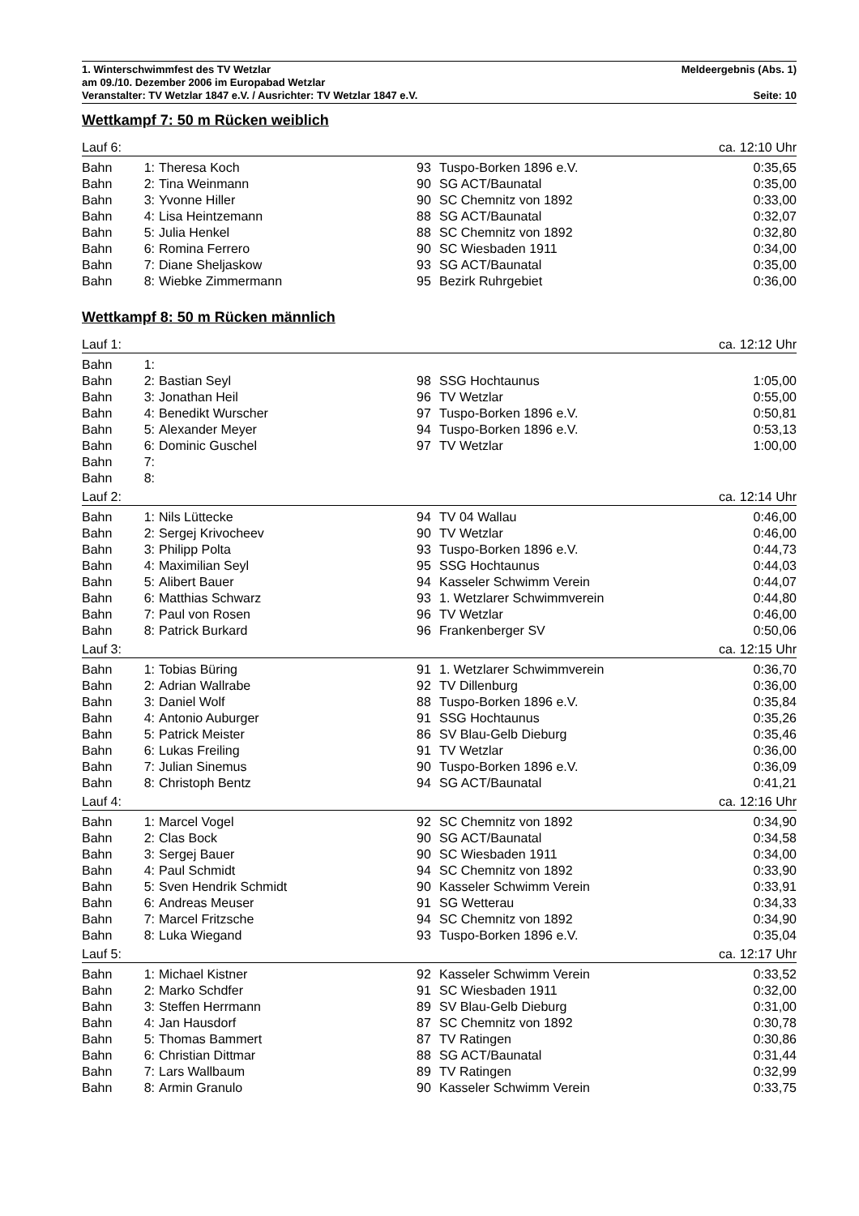1. Winterschwimmfest des TV Wetzlar Meldeergebnis (Abs. 1)
am 09./10. Dezember 2006 im Europabad Wetzlar
Veranstalter: TV Wetzlar 1847 e.V. / Ausrichter: TV Wetzlar 1847 e.V. Seite: 10
Wettkampf 7: 50 m Rücken weiblich
| Lauf 6: | | | | | ca. 12:10 Uhr |
| Bahn | 1: | Theresa Koch | 93 | Tuspo-Borken 1896 e.V. | 0:35,65 |
| Bahn | 2: | Tina Weinmann | 90 | SG ACT/Baunatal | 0:35,00 |
| Bahn | 3: | Yvonne Hiller | 90 | SC Chemnitz von 1892 | 0:33,00 |
| Bahn | 4: | Lisa Heintzemann | 88 | SG ACT/Baunatal | 0:32,07 |
| Bahn | 5: | Julia Henkel | 88 | SC Chemnitz von 1892 | 0:32,80 |
| Bahn | 6: | Romina Ferrero | 90 | SC Wiesbaden 1911 | 0:34,00 |
| Bahn | 7: | Diane Sheljaskow | 93 | SG ACT/Baunatal | 0:35,00 |
| Bahn | 8: | Wiebke Zimmermann | 95 | Bezirk Ruhrgebiet | 0:36,00 |
Wettkampf 8: 50 m Rücken männlich
| Lauf 1: | | | | | ca. 12:12 Uhr |
| Bahn | 1: | | | | |
| Bahn | 2: | Bastian Seyl | 98 | SSG Hochtaunus | 1:05,00 |
| Bahn | 3: | Jonathan Heil | 96 | TV Wetzlar | 0:55,00 |
| Bahn | 4: | Benedikt Wurscher | 97 | Tuspo-Borken 1896 e.V. | 0:50,81 |
| Bahn | 5: | Alexander Meyer | 94 | Tuspo-Borken 1896 e.V. | 0:53,13 |
| Bahn | 6: | Dominic Guschel | 97 | TV Wetzlar | 1:00,00 |
| Bahn | 7: | | | | |
| Bahn | 8: | | | | |
| Lauf 2: | | | | | ca. 12:14 Uhr |
| Bahn | 1: | Nils Lüttecke | 94 | TV 04 Wallau | 0:46,00 |
| Bahn | 2: | Sergej Krivocheev | 90 | TV Wetzlar | 0:46,00 |
| Bahn | 3: | Philipp Polta | 93 | Tuspo-Borken 1896 e.V. | 0:44,73 |
| Bahn | 4: | Maximilian Seyl | 95 | SSG Hochtaunus | 0:44,03 |
| Bahn | 5: | Alibert Bauer | 94 | Kasseler Schwimm Verein | 0:44,07 |
| Bahn | 6: | Matthias Schwarz | 93 | 1. Wetzlarer Schwimmverein | 0:44,80 |
| Bahn | 7: | Paul von Rosen | 96 | TV Wetzlar | 0:46,00 |
| Bahn | 8: | Patrick Burkard | 96 | Frankenberger SV | 0:50,06 |
| Lauf 3: | | | | | ca. 12:15 Uhr |
| Bahn | 1: | Tobias Büring | 91 | 1. Wetzlarer Schwimmverein | 0:36,70 |
| Bahn | 2: | Adrian Wallrabe | 92 | TV Dillenburg | 0:36,00 |
| Bahn | 3: | Daniel Wolf | 88 | Tuspo-Borken 1896 e.V. | 0:35,84 |
| Bahn | 4: | Antonio Auburger | 91 | SSG Hochtaunus | 0:35,26 |
| Bahn | 5: | Patrick Meister | 86 | SV Blau-Gelb Dieburg | 0:35,46 |
| Bahn | 6: | Lukas Freiling | 91 | TV Wetzlar | 0:36,00 |
| Bahn | 7: | Julian Sinemus | 90 | Tuspo-Borken 1896 e.V. | 0:36,09 |
| Bahn | 8: | Christoph Bentz | 94 | SG ACT/Baunatal | 0:41,21 |
| Lauf 4: | | | | | ca. 12:16 Uhr |
| Bahn | 1: | Marcel Vogel | 92 | SC Chemnitz von 1892 | 0:34,90 |
| Bahn | 2: | Clas Bock | 90 | SG ACT/Baunatal | 0:34,58 |
| Bahn | 3: | Sergej Bauer | 90 | SC Wiesbaden 1911 | 0:34,00 |
| Bahn | 4: | Paul Schmidt | 94 | SC Chemnitz von 1892 | 0:33,90 |
| Bahn | 5: | Sven Hendrik Schmidt | 90 | Kasseler Schwimm Verein | 0:33,91 |
| Bahn | 6: | Andreas Meuser | 91 | SG Wetterau | 0:34,33 |
| Bahn | 7: | Marcel Fritzsche | 94 | SC Chemnitz von 1892 | 0:34,90 |
| Bahn | 8: | Luka Wiegand | 93 | Tuspo-Borken 1896 e.V. | 0:35,04 |
| Lauf 5: | | | | | ca. 12:17 Uhr |
| Bahn | 1: | Michael Kistner | 92 | Kasseler Schwimm Verein | 0:33,52 |
| Bahn | 2: | Marko Schdfer | 91 | SC Wiesbaden 1911 | 0:32,00 |
| Bahn | 3: | Steffen Herrmann | 89 | SV Blau-Gelb Dieburg | 0:31,00 |
| Bahn | 4: | Jan Hausdorf | 87 | SC Chemnitz von 1892 | 0:30,78 |
| Bahn | 5: | Thomas Bammert | 87 | TV Ratingen | 0:30,86 |
| Bahn | 6: | Christian Dittmar | 88 | SG ACT/Baunatal | 0:31,44 |
| Bahn | 7: | Lars Wallbaum | 89 | TV Ratingen | 0:32,99 |
| Bahn | 8: | Armin Granulo | 90 | Kasseler Schwimm Verein | 0:33,75 |